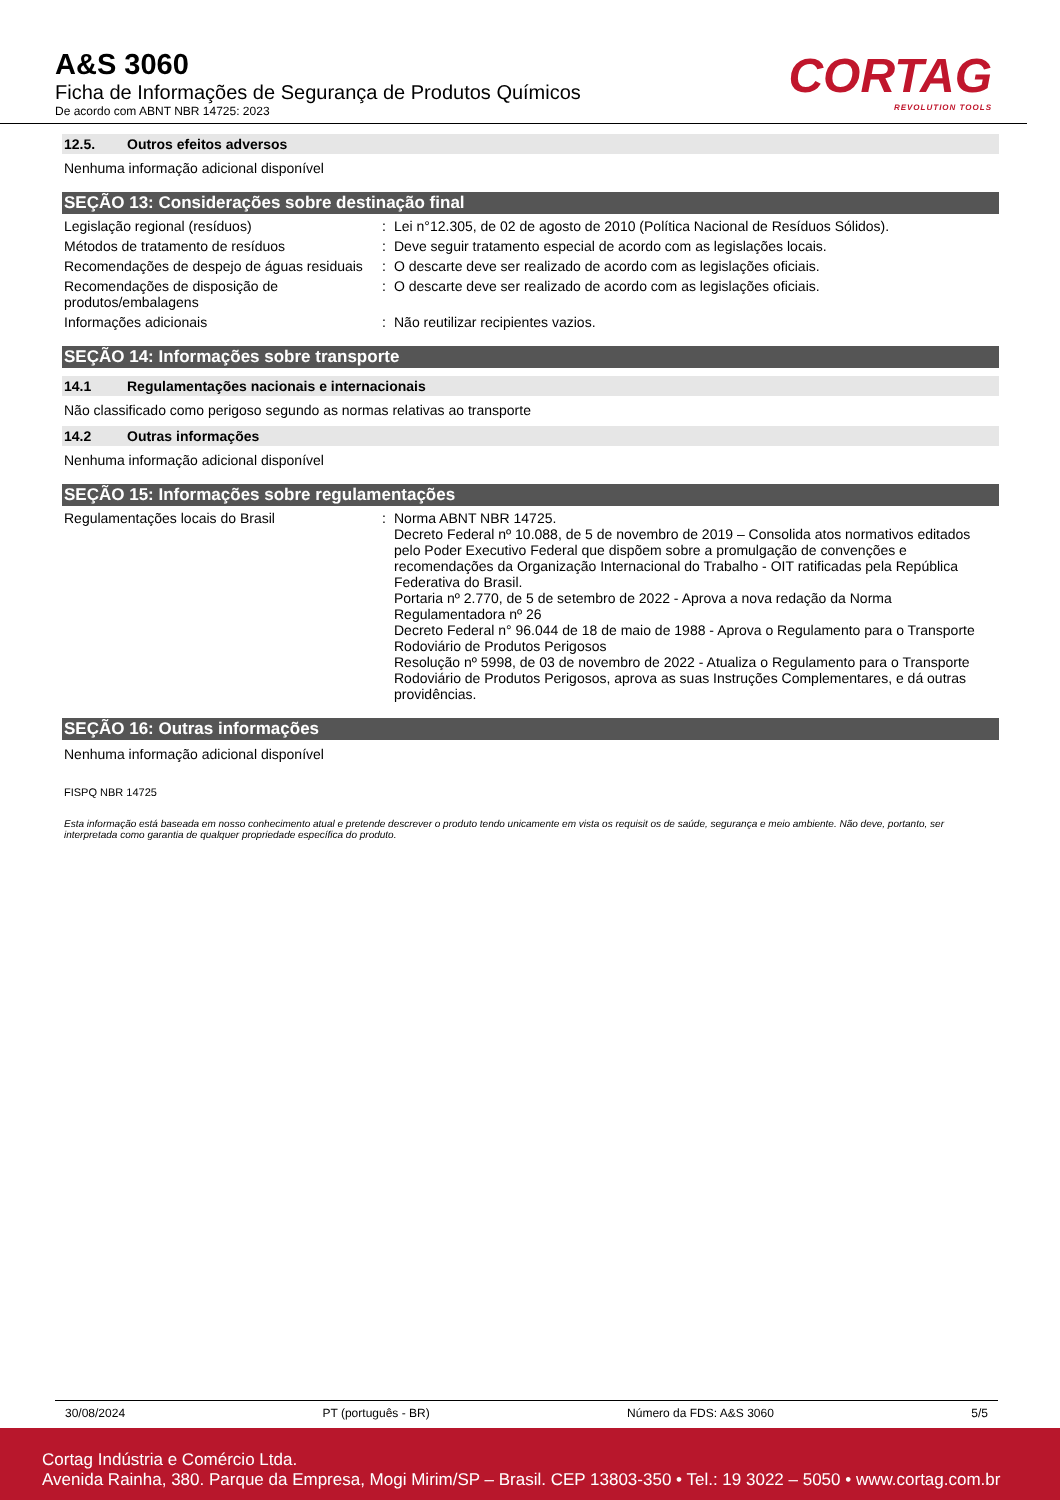A&S 3060
Ficha de Informações de Segurança de Produtos Químicos
De acordo com ABNT NBR 14725: 2023
CORTAG
REVOLUTION TOOLS
12.5. Outros efeitos adversos
Nenhuma informação adicional disponível
SEÇÃO 13: Considerações sobre destinação final
Legislação regional (resíduos) : Lei n°12.305, de 02 de agosto de 2010 (Política Nacional de Resíduos Sólidos).
Métodos de tratamento de resíduos : Deve seguir tratamento especial de acordo com as legislações locais.
Recomendações de despejo de águas residuais
: O descarte deve ser realizado de acordo com as legislações oficiais.
Recomendações de disposição de produtos/embalagens
: O descarte deve ser realizado de acordo com as legislações oficiais.
Informações adicionais : Não reutilizar recipientes vazios.
SEÇÃO 14: Informações sobre transporte
14.1 Regulamentações nacionais e internacionais
Não classificado como perigoso segundo as normas relativas ao transporte
14.2 Outras informações
Nenhuma informação adicional disponível
SEÇÃO 15: Informações sobre regulamentações
Regulamentações locais do Brasil : Norma ABNT NBR 14725.
Decreto Federal nº 10.088, de 5 de novembro de 2019 – Consolida atos normativos editados pelo Poder Executivo Federal que dispõem sobre a promulgação de convenções e recomendações da Organização Internacional do Trabalho - OIT ratificadas pela República Federativa do Brasil.
Portaria nº 2.770, de 5 de setembro de 2022 - Aprova a nova redação da Norma Regulamentadora nº 26
Decreto Federal n° 96.044 de 18 de maio de 1988 - Aprova o Regulamento para o Transporte Rodoviário de Produtos Perigosos
Resolução nº 5998, de 03 de novembro de 2022 - Atualiza o Regulamento para o Transporte Rodoviário de Produtos Perigosos, aprova as suas Instruções Complementares, e dá outras providências.
SEÇÃO 16: Outras informações
Nenhuma informação adicional disponível
FISPQ NBR 14725
Esta informação está baseada em nosso conhecimento atual e pretende descrever o produto tendo unicamente em vista os requisit os de saúde, segurança e meio ambiente. Não deve, portanto, ser interpretada como garantia de qualquer propriedade específica do produto.
30/08/2024 PT (português - BR) Número da FDS: A&S 3060 5/5
Cortag Indústria e Comércio Ltda.
Avenida Rainha, 380. Parque da Empresa, Mogi Mirim/SP – Brasil. CEP 13803-350 • Tel.: 19 3022 – 5050 • www.cortag.com.br